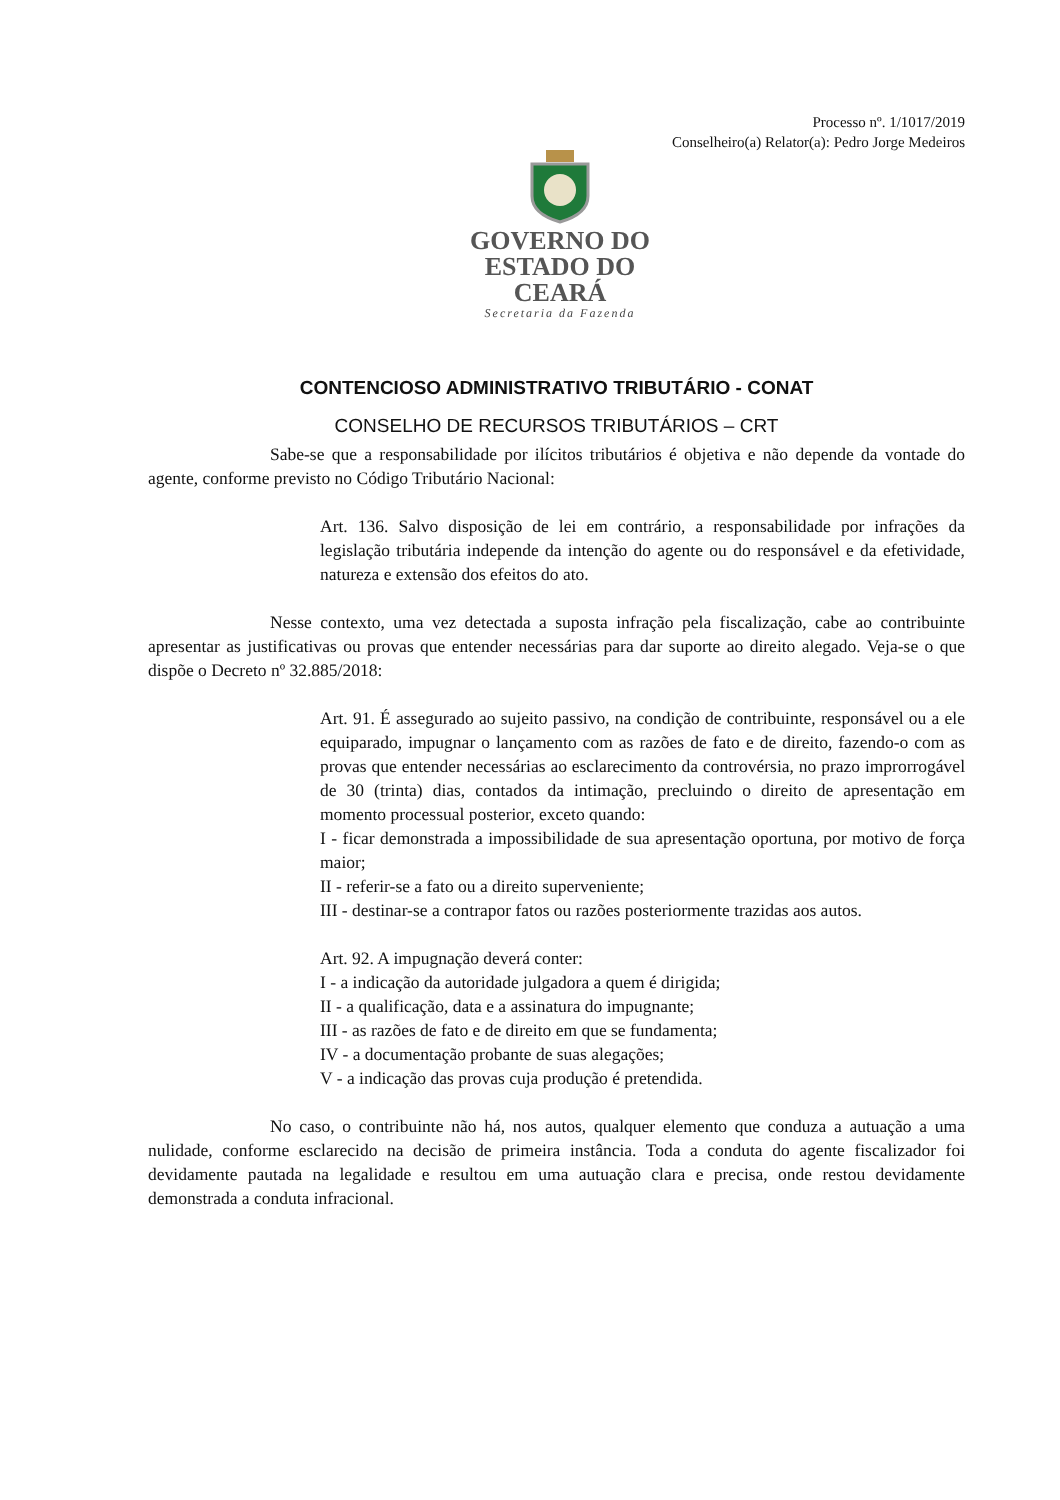Processo nº. 1/1017/2019
Conselheiro(a) Relator(a): Pedro Jorge Medeiros
GOVERNO DO
ESTADO DO CEARÁ
Secretaria da Fazenda
CONTENCIOSO ADMINISTRATIVO TRIBUTÁRIO - CONAT
CONSELHO DE RECURSOS TRIBUTÁRIOS – CRT
Sabe-se que a responsabilidade por ilícitos tributários é objetiva e não depende da vontade do agente, conforme previsto no Código Tributário Nacional:
Art. 136. Salvo disposição de lei em contrário, a responsabilidade por infrações da legislação tributária independe da intenção do agente ou do responsável e da efetividade, natureza e extensão dos efeitos do ato.
Nesse contexto, uma vez detectada a suposta infração pela fiscalização, cabe ao contribuinte apresentar as justificativas ou provas que entender necessárias para dar suporte ao direito alegado. Veja-se o que dispõe o Decreto nº 32.885/2018:
Art. 91. É assegurado ao sujeito passivo, na condição de contribuinte, responsável ou a ele equiparado, impugnar o lançamento com as razões de fato e de direito, fazendo-o com as provas que entender necessárias ao esclarecimento da controvérsia, no prazo improrrogável de 30 (trinta) dias, contados da intimação, precluindo o direito de apresentação em momento processual posterior, exceto quando:
I - ficar demonstrada a impossibilidade de sua apresentação oportuna, por motivo de força maior;
II - referir-se a fato ou a direito superveniente;
III - destinar-se a contrapor fatos ou razões posteriormente trazidas aos autos.
Art. 92. A impugnação deverá conter:
I - a indicação da autoridade julgadora a quem é dirigida;
II - a qualificação, data e a assinatura do impugnante;
III - as razões de fato e de direito em que se fundamenta;
IV - a documentação probante de suas alegações;
V - a indicação das provas cuja produção é pretendida.
No caso, o contribuinte não há, nos autos, qualquer elemento que conduza a autuação a uma nulidade, conforme esclarecido na decisão de primeira instância. Toda a conduta do agente fiscalizador foi devidamente pautada na legalidade e resultou em uma autuação clara e precisa, onde restou devidamente demonstrada a conduta infracional.